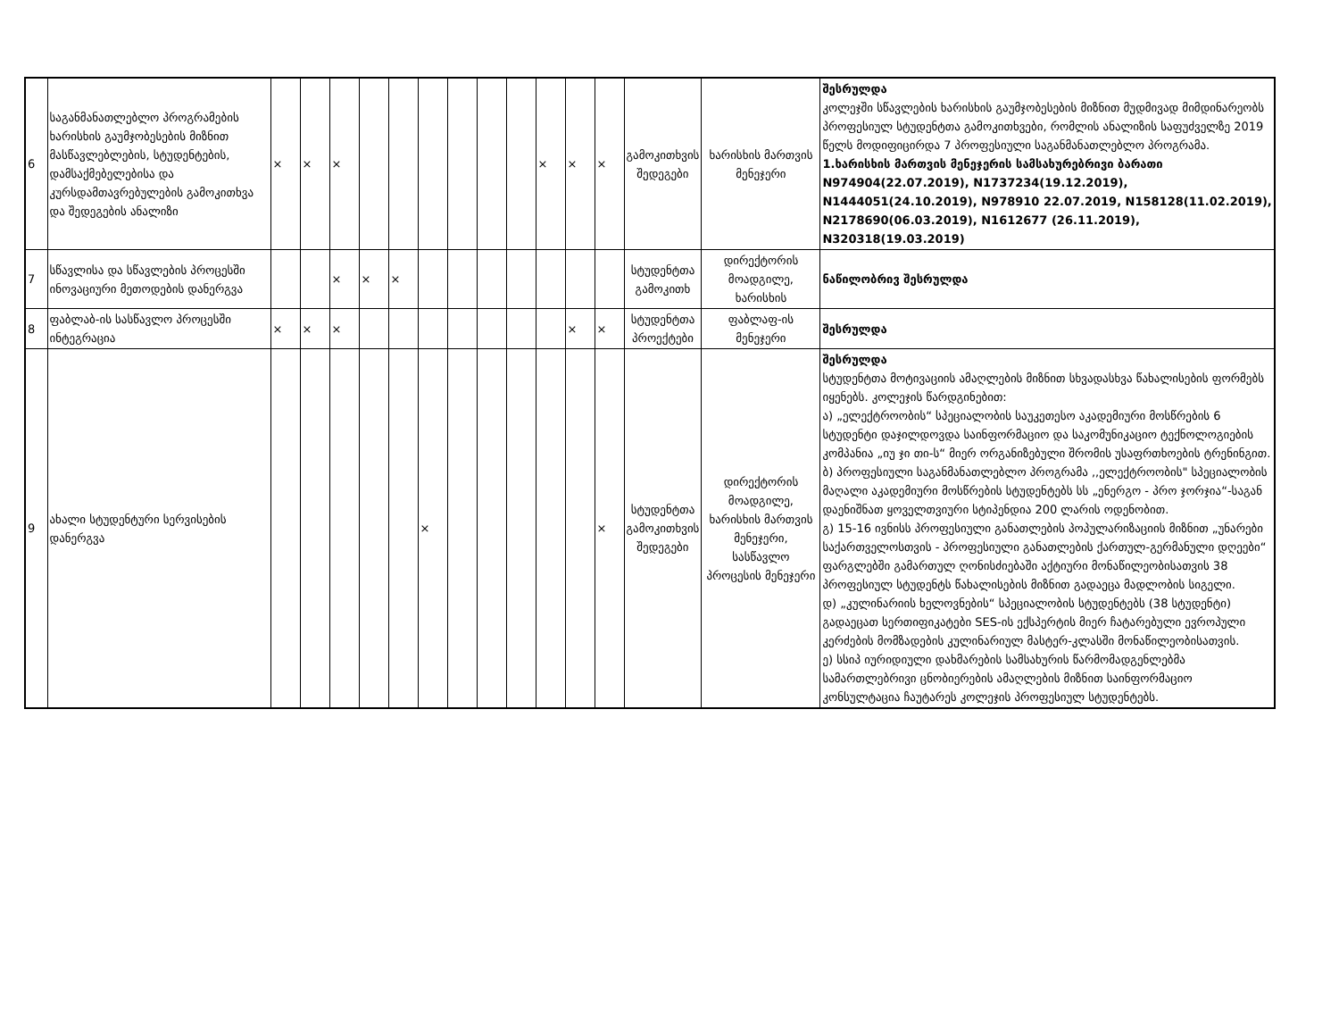| 6 | საგანმანათლებლო პროგრამების ხარისხის გაუმჯობესების მიზნით მასწავლებლების, სტუდენტების, დამსაქმებელებისა და კურსდამთავრებულების გამოკითხვა და შედეგების ანალიზი | × | × | × | | | | | | | × | × | × | გამოკითხვის შედეგები | ხარისხის მართვის მენეჯერი | შესრულდა კოლეჯში სწავლების ხარისხის გაუმჯობესების მიზნით მუდმივად მიმდინარეობს პროფესიულ სტუდენტთა გამოკითხვები, რომლის ანალიზის საფუძველზე 2019 წელს მოდიფიცირდა 7 პროფესიული საგანმანათლებლო პროგრამა. 1.ხარისხის მართვის მენეჯერის სამსახურებრივი ბარათი N974904(22.07.2019), N1737234(19.12.2019), N1444051(24.10.2019), N978910 22.07.2019, N158128(11.02.2019), N2178690(06.03.2019), N1612677 (26.11.2019), N320318(19.03.2019) |
| 7 | სწავლისა და სწავლების პროცესში ინოვაციური მეთოდების დანერგვა | | | × | × | × | | | | | | | | სტუდენტთა გამოკითხ | დირექტორის მოადგილე, ხარისხის | ნაწილობრივ შესრულდა |
| 8 | ფაბლაბ-ის სასწავლო პროცესში ინტეგრაცია | × | × | × | | | | | | | | × | × | სტუდენტთა პროექტები | ფაბლაფ-ის მენეჯერი | შესრულდა |
| 9 | ახალი სტუდენტური სერვისების დანერგვა | | | | | | × | | | | | | × | სტუდენტთა გამოკითხვის შედეგები | დირექტორის მოადგილე, ხარისხის მართვის მენეჯერი, სასწავლო პროცესის მენეჯერი | შესრულდა სტუდენტთა მოტივაციის ამაღლების მიზნით სხვადასხვა წახალისების ფორმებს იყენებს. კოლეჯის წარდგინებით: ა) „ელექტროობის“ სპეციალობის საუკეთესო აკადემიური მოსწრების 6 სტუდენტი დაჯილდოვდა საინფორმაციო და საკომუნიკაციო ტექნოლოგიების კომპანია „იუ ჯი თი-ს“ მიერ ორგანიზებული შრომის უსაფრთხოების ტრენინგით. ბ) პროფესიული საგანმანათლებლო პროგრამა ,,ელექტროობის" სპეციალობის მაღალი აკადემიური მოსწრების სტუდენტებს სს „ენერგო - პრო ჯორჯია“-საგან დაენიშნათ ყოველთვიური სტიპენდია 200 ლარის ოდენობით. გ) 15-16 ივნისს პროფესიული განათლების პოპულარიზაციის მიზნით „უნარები საქართველოსთვის - პროფესიული განათლების ქართულ-გერმანული დღეები“ ფარგლებში გამართულ ღონისძიებაში აქტიური მონაწილეობისათვის 38 პროფესიულ სტუდენტს წახალისების მიზნით გადაეცა მადლობის სიგელი. დ) „კულინარიის ხელოვნების“ სპეციალობის სტუდენტებს (38 სტუდენტი) გადაეცათ სერთიფიკატები SES-ის ექსპერტის მიერ ჩატარებული ევროპული კერძების მომზადების კულინარიულ მასტერ-კლასში მონაწილეობისათვის. ე) სსიპ იურიდიული დახმარების სამსახურის წარმომადგენლებმა სამართლებრივი ცნობიერების ამაღლების მიზნით საინფორმაციო კონსულტაცია ჩაუტარეს კოლეჯის პროფესიულ სტუდენტებს. |